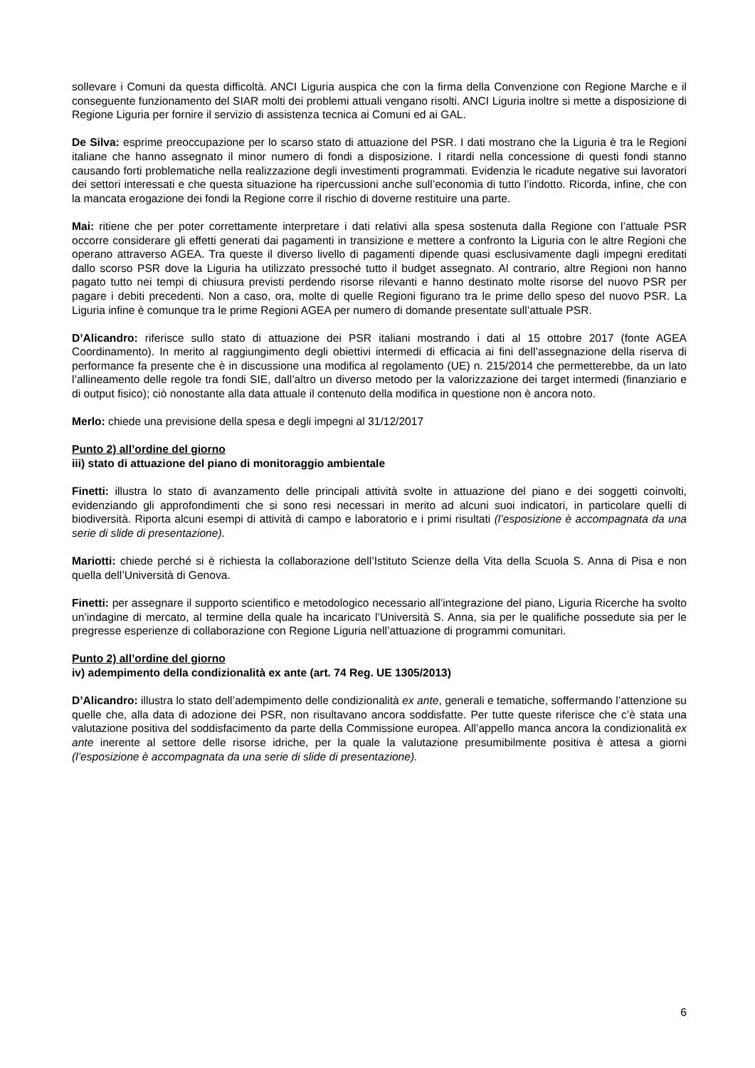sollevare i Comuni da questa difficoltà. ANCI Liguria auspica che con la firma della Convenzione con Regione Marche e il conseguente funzionamento del SIAR molti dei problemi attuali vengano risolti. ANCI Liguria inoltre si mette a disposizione di Regione Liguria per fornire il servizio di assistenza tecnica ai Comuni ed ai GAL.
De Silva: esprime preoccupazione per lo scarso stato di attuazione del PSR. I dati mostrano che la Liguria è tra le Regioni italiane che hanno assegnato il minor numero di fondi a disposizione. I ritardi nella concessione di questi fondi stanno causando forti problematiche nella realizzazione degli investimenti programmati. Evidenzia le ricadute negative sui lavoratori dei settori interessati e che questa situazione ha ripercussioni anche sull’economia di tutto l’indotto. Ricorda, infine, che con la mancata erogazione dei fondi la Regione corre il rischio di doverne restituire una parte.
Mai: ritiene che per poter correttamente interpretare i dati relativi alla spesa sostenuta dalla Regione con l’attuale PSR occorre considerare gli effetti generati dai pagamenti in transizione e mettere a confronto la Liguria con le altre Regioni che operano attraverso AGEA. Tra queste il diverso livello di pagamenti dipende quasi esclusivamente dagli impegni ereditati dallo scorso PSR dove la Liguria ha utilizzato pressoché tutto il budget assegnato. Al contrario, altre Regioni non hanno pagato tutto nei tempi di chiusura previsti perdendo risorse rilevanti e hanno destinato molte risorse del nuovo PSR per pagare i debiti precedenti. Non a caso, ora, molte di quelle Regioni figurano tra le prime dello speso del nuovo PSR. La Liguria infine è comunque tra le prime Regioni AGEA per numero di domande presentate sull’attuale PSR.
D’Alicandro: riferisce sullo stato di attuazione dei PSR italiani mostrando i dati al 15 ottobre 2017 (fonte AGEA Coordinamento). In merito al raggiungimento degli obiettivi intermedi di efficacia ai fini dell’assegnazione della riserva di performance fa presente che è in discussione una modifica al regolamento (UE) n. 215/2014 che permetterebbe, da un lato l’allineamento delle regole tra fondi SIE, dall’altro un diverso metodo per la valorizzazione dei target intermedi (finanziario e di output fisico); ciò nonostante alla data attuale il contenuto della modifica in questione non è ancora noto.
Merlo: chiede una previsione della spesa e degli impegni al 31/12/2017
Punto 2) all’ordine del giorno
iii) stato di attuazione del piano di monitoraggio ambientale
Finetti: illustra lo stato di avanzamento delle principali attività svolte in attuazione del piano e dei soggetti coinvolti, evidenziando gli approfondimenti che si sono resi necessari in merito ad alcuni suoi indicatori, in particolare quelli di biodiversità. Riporta alcuni esempi di attività di campo e laboratorio e i primi risultati (l’esposizione è accompagnata da una serie di slide di presentazione).
Mariotti: chiede perché si è richiesta la collaborazione dell’Istituto Scienze della Vita della Scuola S. Anna di Pisa e non quella dell’Università di Genova.
Finetti: per assegnare il supporto scientifico e metodologico necessario all’integrazione del piano, Liguria Ricerche ha svolto un’indagine di mercato, al termine della quale ha incaricato l’Università S. Anna, sia per le qualifiche possedute sia per le pregresse esperienze di collaborazione con Regione Liguria nell’attuazione di programmi comunitari.
Punto 2) all’ordine del giorno
iv) adempimento della condizionalità ex ante (art. 74 Reg. UE 1305/2013)
D’Alicandro: illustra lo stato dell’adempimento delle condizionalità ex ante, generali e tematiche, soffermando l’attenzione su quelle che, alla data di adozione dei PSR, non risultavano ancora soddisfatte. Per tutte queste riferisce che c’è stata una valutazione positiva del soddisfacimento da parte della Commissione europea. All’appello manca ancora la condizionalità ex ante inerente al settore delle risorse idriche, per la quale la valutazione presumibilmente positiva è attesa a giorni (l’esposizione è accompagnata da una serie di slide di presentazione).
6